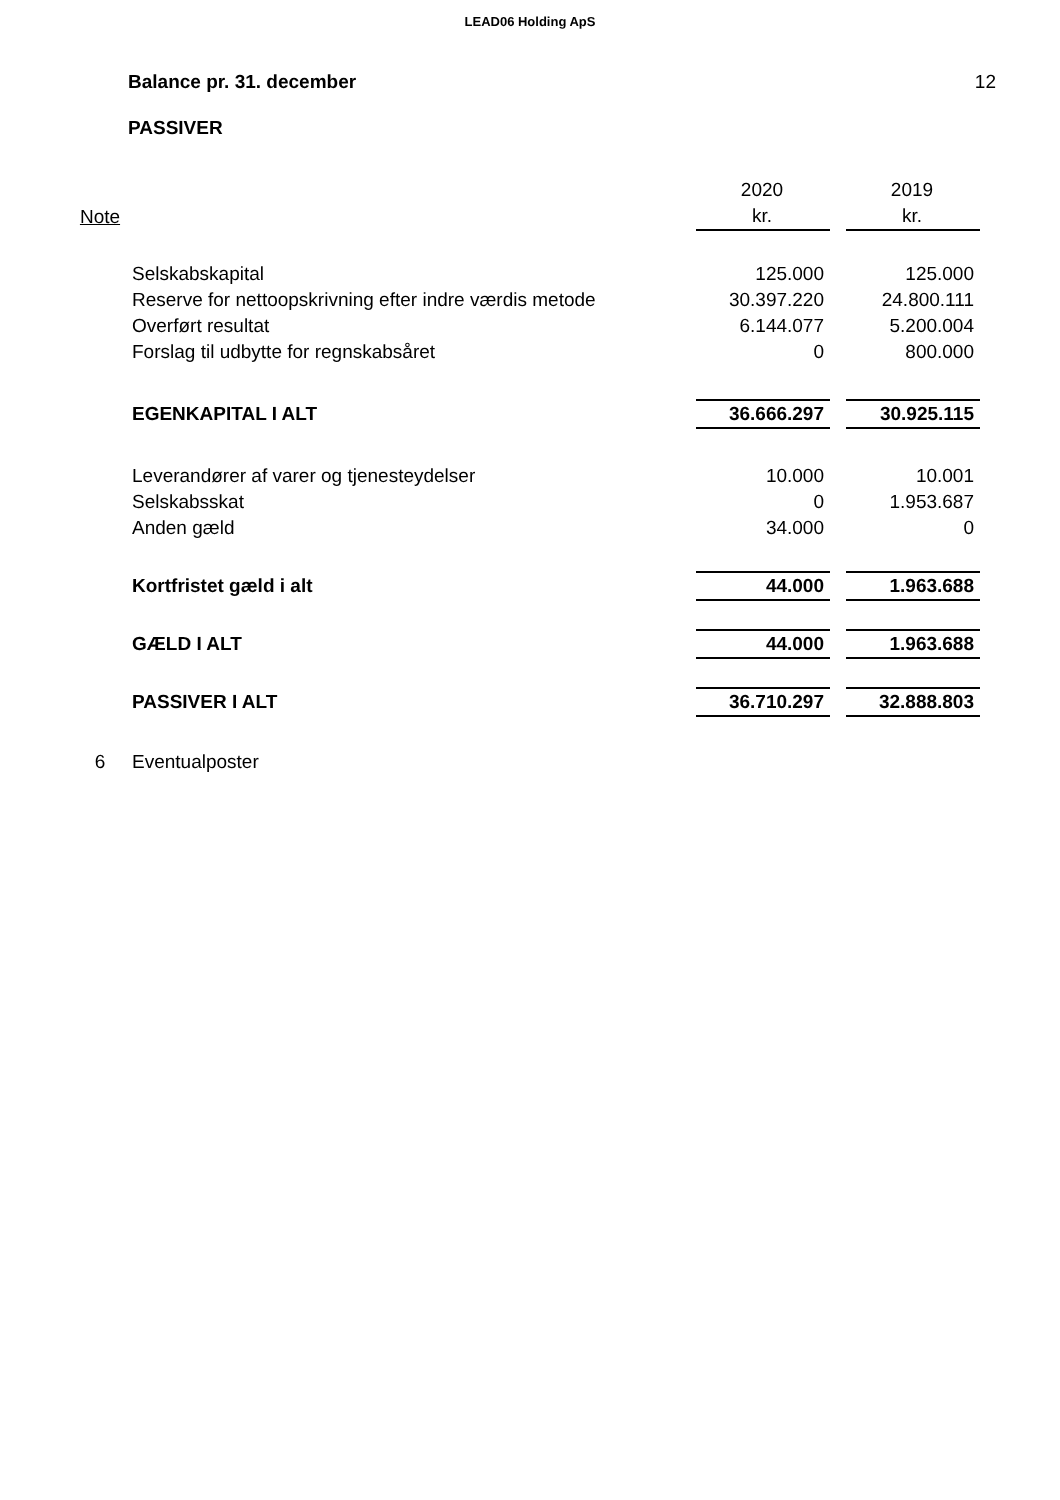LEAD06 Holding ApS
Balance pr. 31. december 12
PASSIVER
| | | 2020 | | 2019 |
| Note | | kr. | | kr. |
| | Selskabskapital | 125.000 | | 125.000 |
| | Reserve for nettoopskrivning efter indre værdis metode | 30.397.220 | | 24.800.111 |
| | Overført resultat | 6.144.077 | | 5.200.004 |
| | Forslag til udbytte for regnskabsåret | 0 | | 800.000 |
| | EGENKAPITAL I ALT | 36.666.297 | | 30.925.115 |
| | Leverandører af varer og tjenesteydelser | 10.000 | | 10.001 |
| | Selskabsskat | 0 | | 1.953.687 |
| | Anden gæld | 34.000 | | 0 |
| | Kortfristet gæld i alt | 44.000 | | 1.963.688 |
| | GÆLD I ALT | 44.000 | | 1.963.688 |
| | PASSIVER I ALT | 36.710.297 | | 32.888.803 |
| 6 | Eventualposter | | | |